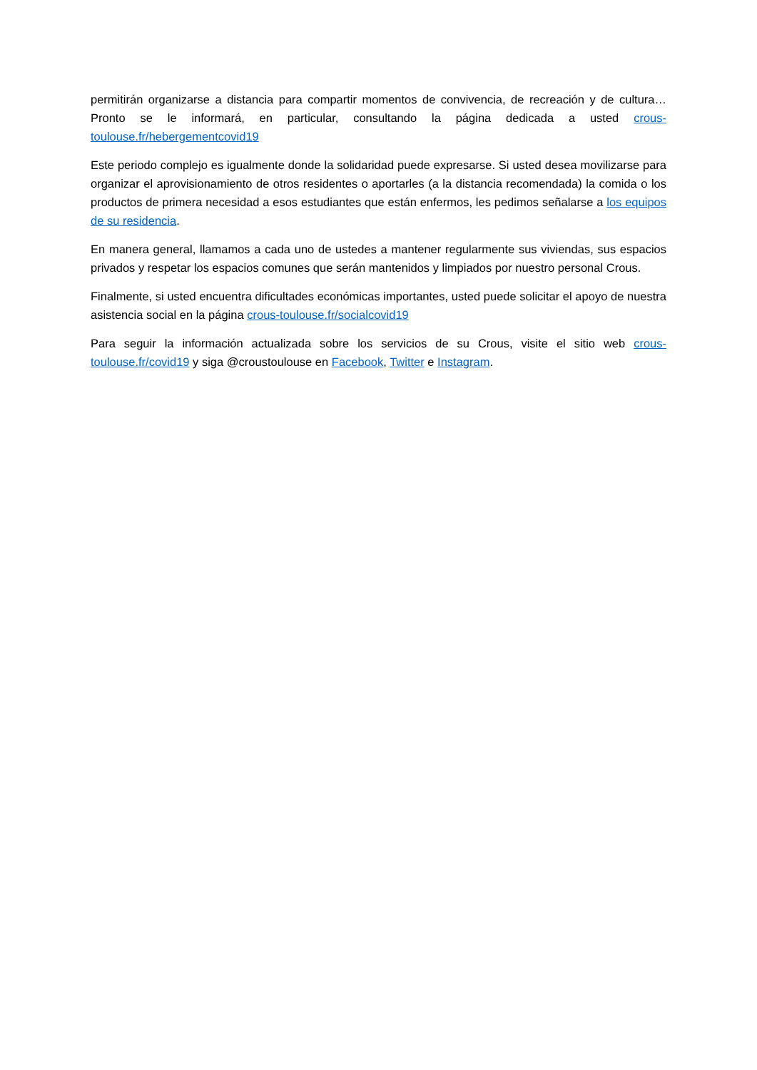permitirán organizarse a distancia para compartir momentos de convivencia, de recreación y de cultura… Pronto se le informará, en particular, consultando la página dedicada a usted crous-toulouse.fr/hebergementcovid19
Este periodo complejo es igualmente donde la solidaridad puede expresarse. Si usted desea movilizarse para organizar el aprovisionamiento de otros residentes o aportarles (a la distancia recomendada) la comida o los productos de primera necesidad a esos estudiantes que están enfermos, les pedimos señalarse a los equipos de su residencia.
En manera general, llamamos a cada uno de ustedes a mantener regularmente sus viviendas, sus espacios privados y respetar los espacios comunes que serán mantenidos y limpiados por nuestro personal Crous.
Finalmente, si usted encuentra dificultades económicas importantes, usted puede solicitar el apoyo de nuestra asistencia social en la página crous-toulouse.fr/socialcovid19
Para seguir la información actualizada sobre los servicios de su Crous, visite el sitio web crous-toulouse.fr/covid19 y siga @croustoulouse en Facebook, Twitter e Instagram.